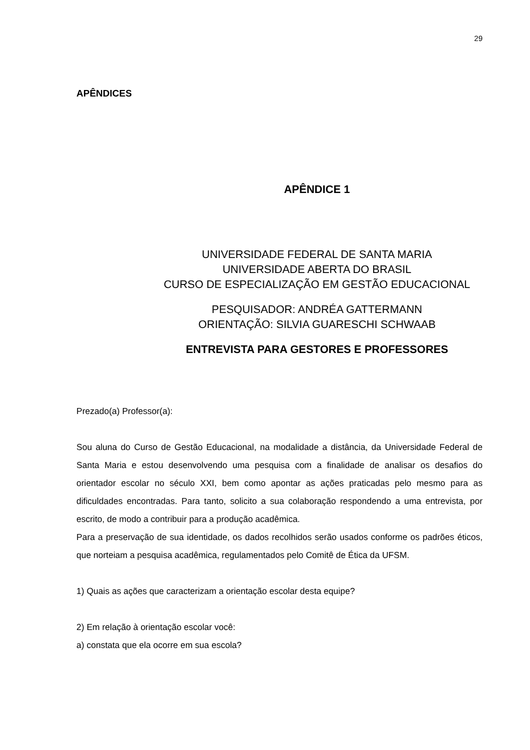29
APÊNDICES
APÊNDICE 1
UNIVERSIDADE FEDERAL DE SANTA MARIA
UNIVERSIDADE ABERTA DO BRASIL
CURSO DE ESPECIALIZAÇÃO EM GESTÃO EDUCACIONAL
PESQUISADOR: ANDRÉA GATTERMANN
ORIENTAÇÃO: SILVIA GUARESCHI SCHWAAB
ENTREVISTA PARA GESTORES E PROFESSORES
Prezado(a) Professor(a):
Sou aluna do Curso de Gestão Educacional, na modalidade a distância, da Universidade Federal de Santa Maria e estou desenvolvendo uma pesquisa com a finalidade de analisar os desafios do orientador escolar no século XXI, bem como apontar as ações praticadas pelo mesmo para as dificuldades encontradas. Para tanto, solicito a sua colaboração respondendo a uma entrevista, por escrito, de modo a contribuir para a produção acadêmica.
Para a preservação de sua identidade, os dados recolhidos serão usados conforme os padrões éticos, que norteiam a pesquisa acadêmica, regulamentados pelo Comitê de Ética da UFSM.
1) Quais as ações que caracterizam a orientação escolar desta equipe?
2) Em relação à orientação escolar você:
a) constata que ela ocorre em sua escola?